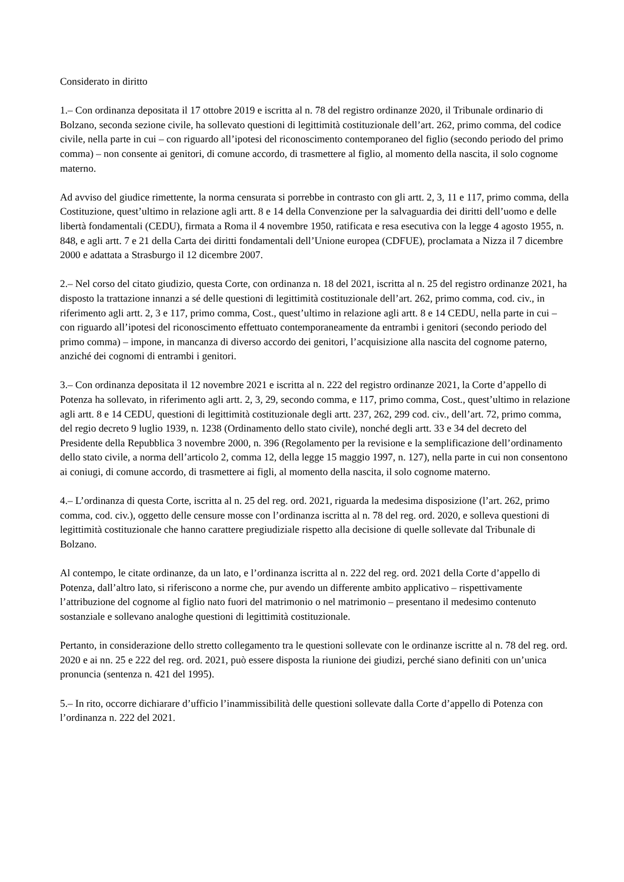Considerato in diritto
1.– Con ordinanza depositata il 17 ottobre 2019 e iscritta al n. 78 del registro ordinanze 2020, il Tribunale ordinario di Bolzano, seconda sezione civile, ha sollevato questioni di legittimità costituzionale dell’art. 262, primo comma, del codice civile, nella parte in cui – con riguardo all’ipotesi del riconoscimento contemporaneo del figlio (secondo periodo del primo comma) – non consente ai genitori, di comune accordo, di trasmettere al figlio, al momento della nascita, il solo cognome materno.
Ad avviso del giudice rimettente, la norma censurata si porrebbe in contrasto con gli artt. 2, 3, 11 e 117, primo comma, della Costituzione, quest’ultimo in relazione agli artt. 8 e 14 della Convenzione per la salvaguardia dei diritti dell’uomo e delle libertà fondamentali (CEDU), firmata a Roma il 4 novembre 1950, ratificata e resa esecutiva con la legge 4 agosto 1955, n. 848, e agli artt. 7 e 21 della Carta dei diritti fondamentali dell’Unione europea (CDFUE), proclamata a Nizza il 7 dicembre 2000 e adattata a Strasburgo il 12 dicembre 2007.
2.– Nel corso del citato giudizio, questa Corte, con ordinanza n. 18 del 2021, iscritta al n. 25 del registro ordinanze 2021, ha disposto la trattazione innanzi a sé delle questioni di legittimità costituzionale dell’art. 262, primo comma, cod. civ., in riferimento agli artt. 2, 3 e 117, primo comma, Cost., quest’ultimo in relazione agli artt. 8 e 14 CEDU, nella parte in cui – con riguardo all’ipotesi del riconoscimento effettuato contemporaneamente da entrambi i genitori (secondo periodo del primo comma) – impone, in mancanza di diverso accordo dei genitori, l’acquisizione alla nascita del cognome paterno, anziché dei cognomi di entrambi i genitori.
3.– Con ordinanza depositata il 12 novembre 2021 e iscritta al n. 222 del registro ordinanze 2021, la Corte d’appello di Potenza ha sollevato, in riferimento agli artt. 2, 3, 29, secondo comma, e 117, primo comma, Cost., quest’ultimo in relazione agli artt. 8 e 14 CEDU, questioni di legittimità costituzionale degli artt. 237, 262, 299 cod. civ., dell’art. 72, primo comma, del regio decreto 9 luglio 1939, n. 1238 (Ordinamento dello stato civile), nonché degli artt. 33 e 34 del decreto del Presidente della Repubblica 3 novembre 2000, n. 396 (Regolamento per la revisione e la semplificazione dell’ordinamento dello stato civile, a norma dell’articolo 2, comma 12, della legge 15 maggio 1997, n. 127), nella parte in cui non consentono ai coniugi, di comune accordo, di trasmettere ai figli, al momento della nascita, il solo cognome materno.
4.– L’ordinanza di questa Corte, iscritta al n. 25 del reg. ord. 2021, riguarda la medesima disposizione (l’art. 262, primo comma, cod. civ.), oggetto delle censure mosse con l’ordinanza iscritta al n. 78 del reg. ord. 2020, e solleva questioni di legittimità costituzionale che hanno carattere pregiudiziale rispetto alla decisione di quelle sollevate dal Tribunale di Bolzano.
Al contempo, le citate ordinanze, da un lato, e l’ordinanza iscritta al n. 222 del reg. ord. 2021 della Corte d’appello di Potenza, dall’altro lato, si riferiscono a norme che, pur avendo un differente ambito applicativo – rispettivamente l’attribuzione del cognome al figlio nato fuori del matrimonio o nel matrimonio – presentano il medesimo contenuto sostanziale e sollevano analoghe questioni di legittimità costituzionale.
Pertanto, in considerazione dello stretto collegamento tra le questioni sollevate con le ordinanze iscritte al n. 78 del reg. ord. 2020 e ai nn. 25 e 222 del reg. ord. 2021, può essere disposta la riunione dei giudizi, perché siano definiti con un’unica pronuncia (sentenza n. 421 del 1995).
5.– In rito, occorre dichiarare d’ufficio l’inammissibilità delle questioni sollevate dalla Corte d’appello di Potenza con l’ordinanza n. 222 del 2021.